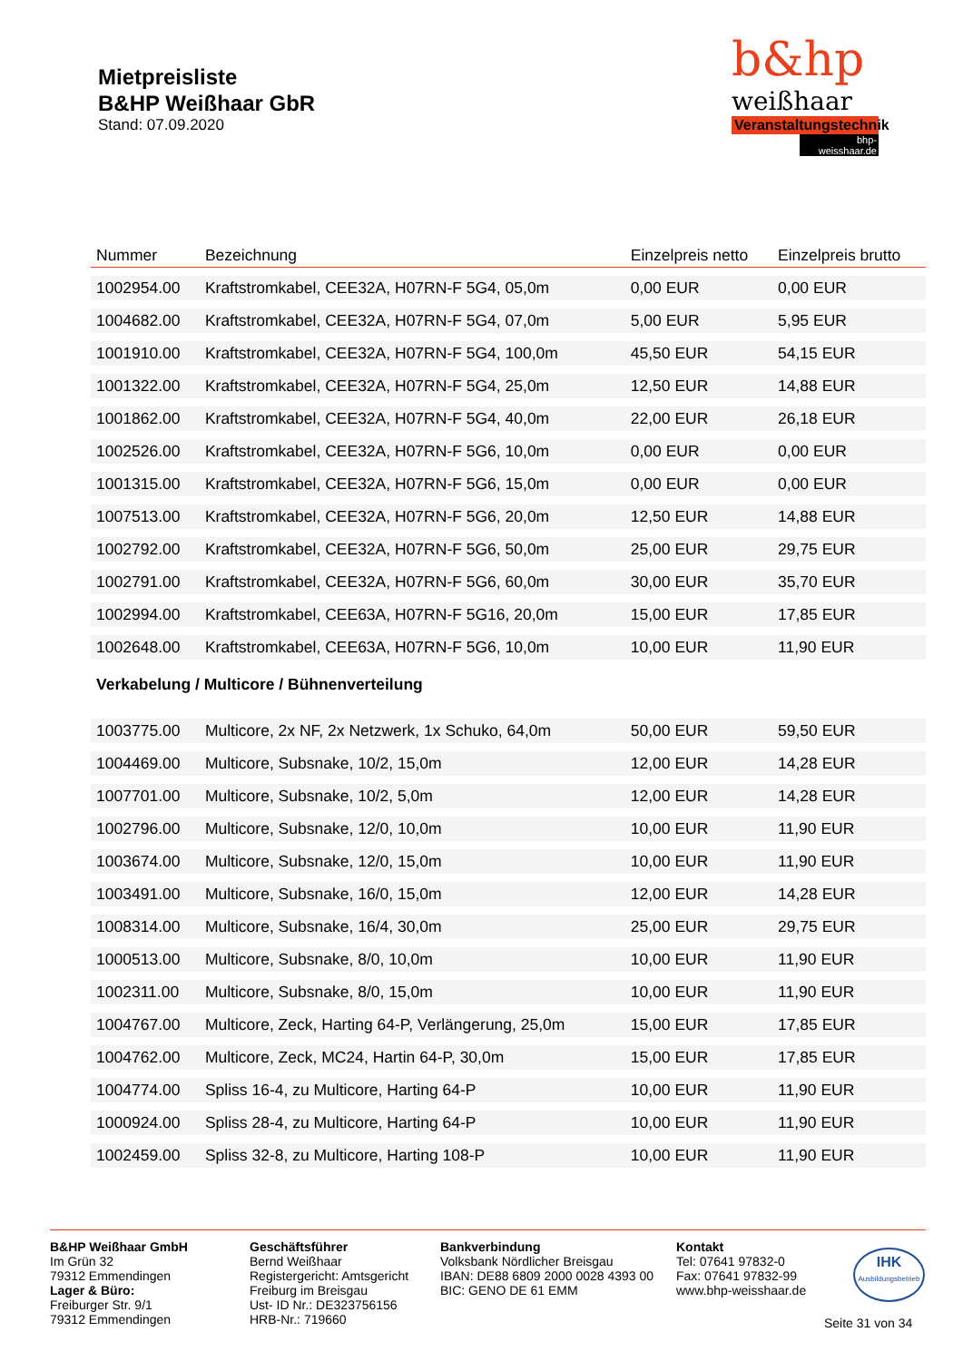Mietpreisliste
B&HP Weißhaar GbR
Stand: 07.09.2020
b&hp
weißhaar
Veranstaltungstechnik
bhp-weisshaar.de
| Nummer | Bezeichnung | Einzelpreis netto | Einzelpreis brutto |
| --- | --- | --- | --- |
| 1002954.00 | Kraftstromkabel, CEE32A, H07RN-F 5G4, 05,0m | 0,00 EUR | 0,00 EUR |
| 1004682.00 | Kraftstromkabel, CEE32A, H07RN-F 5G4, 07,0m | 5,00 EUR | 5,95 EUR |
| 1001910.00 | Kraftstromkabel, CEE32A, H07RN-F 5G4, 100,0m | 45,50 EUR | 54,15 EUR |
| 1001322.00 | Kraftstromkabel, CEE32A, H07RN-F 5G4, 25,0m | 12,50 EUR | 14,88 EUR |
| 1001862.00 | Kraftstromkabel, CEE32A, H07RN-F 5G4, 40,0m | 22,00 EUR | 26,18 EUR |
| 1002526.00 | Kraftstromkabel, CEE32A, H07RN-F 5G6, 10,0m | 0,00 EUR | 0,00 EUR |
| 1001315.00 | Kraftstromkabel, CEE32A, H07RN-F 5G6, 15,0m | 0,00 EUR | 0,00 EUR |
| 1007513.00 | Kraftstromkabel, CEE32A, H07RN-F 5G6, 20,0m | 12,50 EUR | 14,88 EUR |
| 1002792.00 | Kraftstromkabel, CEE32A, H07RN-F 5G6, 50,0m | 25,00 EUR | 29,75 EUR |
| 1002791.00 | Kraftstromkabel, CEE32A, H07RN-F 5G6, 60,0m | 30,00 EUR | 35,70 EUR |
| 1002994.00 | Kraftstromkabel, CEE63A, H07RN-F 5G16, 20,0m | 15,00 EUR | 17,85 EUR |
| 1002648.00 | Kraftstromkabel, CEE63A, H07RN-F 5G6, 10,0m | 10,00 EUR | 11,90 EUR |
| Verkabelung / Multicore / Bühnenverteilung | | | |
| 1003775.00 | Multicore, 2x NF, 2x Netzwerk, 1x Schuko, 64,0m | 50,00 EUR | 59,50 EUR |
| 1004469.00 | Multicore, Subsnake, 10/2, 15,0m | 12,00 EUR | 14,28 EUR |
| 1007701.00 | Multicore, Subsnake, 10/2, 5,0m | 12,00 EUR | 14,28 EUR |
| 1002796.00 | Multicore, Subsnake, 12/0, 10,0m | 10,00 EUR | 11,90 EUR |
| 1003674.00 | Multicore, Subsnake, 12/0, 15,0m | 10,00 EUR | 11,90 EUR |
| 1003491.00 | Multicore, Subsnake, 16/0, 15,0m | 12,00 EUR | 14,28 EUR |
| 1008314.00 | Multicore, Subsnake, 16/4, 30,0m | 25,00 EUR | 29,75 EUR |
| 1000513.00 | Multicore, Subsnake, 8/0, 10,0m | 10,00 EUR | 11,90 EUR |
| 1002311.00 | Multicore, Subsnake, 8/0, 15,0m | 10,00 EUR | 11,90 EUR |
| 1004767.00 | Multicore, Zeck, Harting 64-P, Verlängerung, 25,0m | 15,00 EUR | 17,85 EUR |
| 1004762.00 | Multicore, Zeck, MC24, Hartin 64-P, 30,0m | 15,00 EUR | 17,85 EUR |
| 1004774.00 | Spliss 16-4, zu Multicore, Harting 64-P | 10,00 EUR | 11,90 EUR |
| 1000924.00 | Spliss 28-4, zu Multicore, Harting 64-P | 10,00 EUR | 11,90 EUR |
| 1002459.00 | Spliss 32-8, zu Multicore, Harting 108-P | 10,00 EUR | 11,90 EUR |
B&HP Weißhaar GmbH
Im Grün 32
79312 Emmendingen
Lager & Büro:
Freiburger Str. 9/1
79312 Emmendingen
Geschäftsführer
Bernd Weißhaar
Registergericht: Amtsgericht Freiburg im Breisgau
Ust- ID Nr.: DE323756156
HRB-Nr.: 719660
Bankverbindung
Volksbank Nördlicher Breisgau
IBAN: DE88 6809 2000 0028 4393 00
BIC: GENO DE 61 EMM
Kontakt
Tel: 07641 97832-0
Fax: 07641 97832-99
www.bhp-weisshaar.de
IHK
Ausbildungsbetrieb
Seite 31 von 34